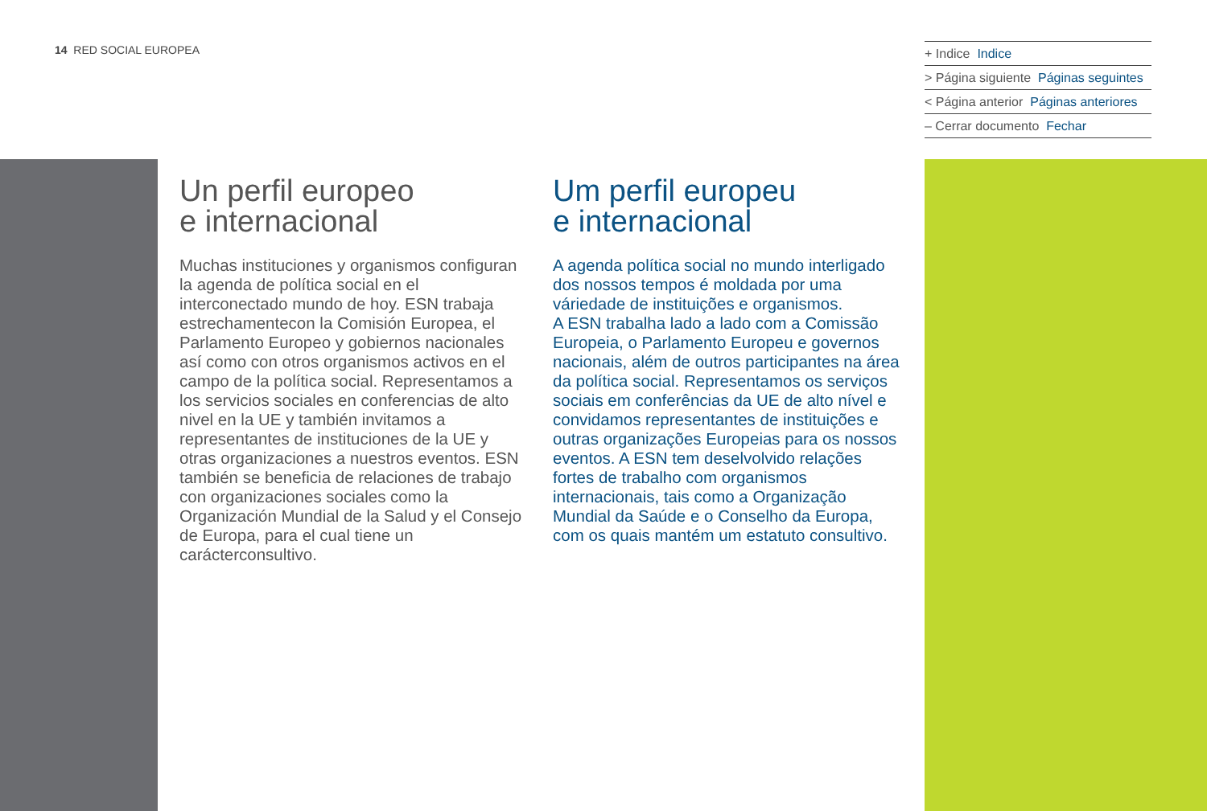14 RED SOCIAL EUROPEA
+ Indice Indice
> Página siguiente Páginas seguintes
< Página anterior Páginas anteriores
– Cerrar documento Fechar
Un perfil europeo
e internacional
Muchas instituciones y organismos configuran la agenda de política social en el interconectado mundo de hoy. ESN trabaja estrechamentecon la Comisión Europea, el Parlamento Europeo y gobiernos nacionales así como con otros organismos activos en el campo de la política social. Representamos a los servicios sociales en conferencias de alto nivel en la UE y también invitamos a representantes de instituciones de la UE y otras organizaciones a nuestros eventos. ESN también se beneficia de relaciones de trabajo con organizaciones sociales como la Organización Mundial de la Salud y el Consejo de Europa, para el cual tiene un carácterconsultivo.
Um perfil europeu
e internacional
A agenda política social no mundo interligado dos nossos tempos é moldada por uma váriedade de instituições e organismos.
A ESN trabalha lado a lado com a Comissão Europeia, o Parlamento Europeu e governos nacionais, além de outros participantes na área da política social. Representamos os serviços sociais em conferências da UE de alto nível e convidamos representantes de instituições e outras organizações Europeias para os nossos eventos. A ESN tem deselvolvido relações fortes de trabalho com organismos internacionais, tais como a Organização Mundial da Saúde e o Conselho da Europa, com os quais mantém um estatuto consultivo.